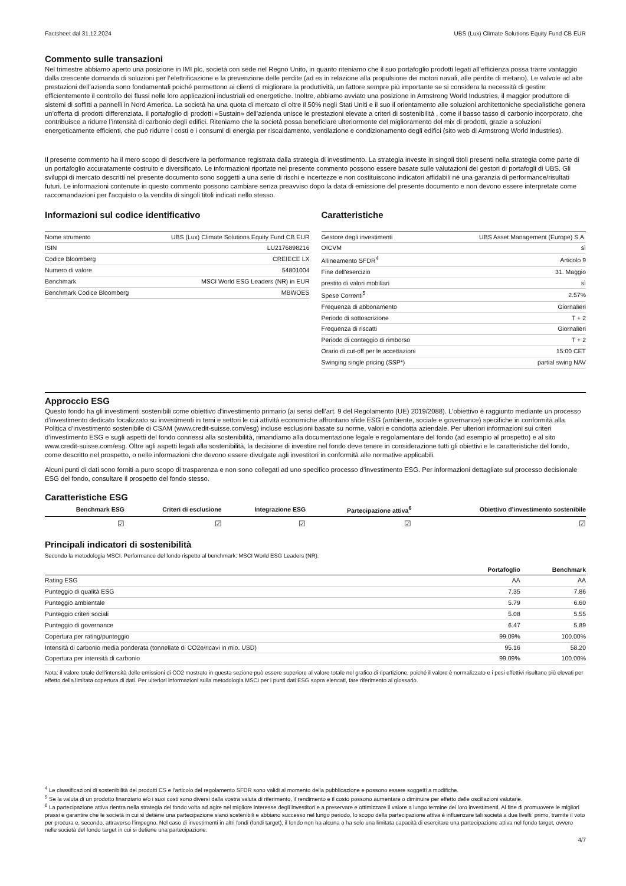Factsheet dal 31.12.2024 UBS (Lux) Climate Solutions Equity Fund CB EUR
Commento sulle transazioni
Nel trimestre abbiamo aperto una posizione in IMI plc, società con sede nel Regno Unito, in quanto riteniamo che il suo portafoglio prodotti legati all’efficienza possa trarre vantaggio dalla crescente domanda di soluzioni per l’elettrificazione e la prevenzione delle perdite (ad es in relazione alla propulsione dei motori navali, alle perdite di metano). Le valvole ad alte prestazioni dell’azienda sono fondamentali poiché permettono ai clienti di migliorare la produttività, un fattore sempre più importante se si considera la necessità di gestire efficientemente il controllo dei flussi nelle loro applicazioni industriali ed energetiche. Inoltre, abbiamo avviato una posizione in Armstrong World Industries, il maggior produttore di sistemi di soffitti a pannelli in Nord America. La società ha una quota di mercato di oltre il 50% negli Stati Uniti e il suo il orientamento alle soluzioni architettoniche specialistiche genera un’offerta di prodotti differenziata. Il portafoglio di prodotti «Sustain» dell’azienda unisce le prestazioni elevate a criteri di sostenibilità , come il basso tasso di carbonio incorporato, che contribuisce a ridurre l’intensità di carbonio degli edifici. Riteniamo che la società possa beneficiare ulteriormente del miglioramento del mix di prodotti, grazie a soluzioni energeticamente efficienti, che può ridurre i costi e i consumi di energia per riscaldamento, ventilazione e condizionamento degli edifici (sito web di Armstrong World Industries).
Il presente commento ha il mero scopo di descrivere la performance registrata dalla strategia di investimento. La strategia investe in singoli titoli presenti nella strategia come parte di un portafoglio accuratamente costruito e diversificato. Le informazioni riportate nel presente commento possono essere basate sulle valutazioni dei gestori di portafogli di UBS. Gli sviluppi di mercato descritti nel presente documento sono soggetti a una serie di rischi e incertezze e non costituiscono indicatori affidabili né una garanzia di performance/risultati futuri. Le informazioni contenute in questo commento possono cambiare senza preavviso dopo la data di emissione del presente documento e non devono essere interpretate come raccomandazioni per l'acquisto o la vendita di singoli titoli indicati nello stesso.
Informazioni sul codice identificativo
| Nome strumento | UBS (Lux) Climate Solutions Equity Fund CB EUR |
| ISIN | LU2176898216 |
| Codice Bloomberg | CREIECE LX |
| Numero di valore | 54801004 |
| Benchmark | MSCI World ESG Leaders (NR) in EUR |
| Benchmark Codice Bloomberg | MBWOES |
Caratteristiche
| Gestore degli investimenti | UBS Asset Management (Europe) S.A. |
| OICVM | sì |
| Allineamento SFDR<sup>4</sup> | Articolo 9 |
| Fine dell'esercizio | 31. Maggio |
| prestito di valori mobiliari | sì |
| Spese Correnti<sup>5</sup> | 2.57% |
| Frequenza di abbonamento | Giornalieri |
| Periodo di sottoscrizione | T + 2 |
| Frequenza di riscatti | Giornalieri |
| Periodo di conteggio di rimborso | T + 2 |
| Orario di cut-off per le accettazioni | 15:00 CET |
| Swinging single pricing (SSP*) | partial swing NAV |
Approccio ESG
Questo fondo ha gli investimenti sostenibili come obiettivo d'investimento primario (ai sensi dell’art. 9 del Regolamento (UE) 2019/2088). L'obiettivo è raggiunto mediante un processo d’investimento dedicato focalizzato su investimenti in temi e settori le cui attività economiche affrontano sfide ESG (ambiente, sociale e governance) specifiche in conformità alla Politica d’investimento sostenibile di CSAM (www.credit-suisse.com/esg) incluse esclusioni basate su norme, valori e condotta aziendale. Per ulteriori informazioni sui criteri d’investimento ESG e sugli aspetti del fondo connessi alla sostenibilità, rimandiamo alla documentazione legale e regolamentare del fondo (ad esempio al prospetto) e al sito www.credit-suisse.com/esg. Oltre agli aspetti legati alla sostenibilità, la decisione di investire nel fondo deve tenere in considerazione tutti gli obiettivi e le caratteristiche del fondo, come descritto nel prospetto, o nelle informazioni che devono essere divulgate agli investitori in conformità alle normative applicabili.
Alcuni punti di dati sono forniti a puro scopo di trasparenza e non sono collegati ad uno specifico processo d’investimento ESG. Per informazioni dettagliate sul processo decisionale ESG del fondo, consultare il prospetto del fondo stesso.
Caratteristiche ESG
| Benchmark ESG | Criteri di esclusione | Integrazione ESG | Partecipazione attiva<sup>6</sup> | Obiettivo d’investimento sostenibile |
| --- | --- | --- | --- | --- |
| ☑ | ☑ | ☑ | ☑ | ☑ |
Principali indicatori di sostenibilità
Secondo la metodologia MSCI. Performance del fondo rispetto al benchmark: MSCI World ESG Leaders (NR).
| | Portafoglio | Benchmark |
| --- | --- | --- |
| Rating ESG | AA | AA |
| Punteggio di qualità ESG | 7.35 | 7.86 |
| Punteggio ambientale | 5.79 | 6.60 |
| Punteggio criteri sociali | 5.08 | 5.55 |
| Punteggio di governance | 6.47 | 5.89 |
| Copertura per rating/punteggio | 99.09% | 100.00% |
| Intensità di carbonio media ponderata (tonnellate di CO2e/ricavi in mio. USD) | 95.16 | 58.20 |
| Copertura per intensità di carbonio | 99.09% | 100.00% |
Nota: il valore totale dell'intensità delle emissioni di CO2 mostrato in questa sezione può essere superiore al valore totale nel grafico di ripartizione, poiché il valore è normalizzato e i pesi effettivi risultano più elevati per effetto della limitata copertura di dati. Per ulteriori informazioni sulla metodologia MSCI per i punti dati ESG sopra elencati, fare riferimento al glossario.
<sup>4</sup> Le classificazioni di sostenibilità dei prodotti CS e l'articolo del regolamento SFDR sono validi al momento della pubblicazione e possono essere soggetti a modifiche.
<sup>5</sup> Se la valuta di un prodotto finanziario e/o i suoi costi sono diversi dalla vostra valuta di riferimento, il rendimento e il costo possono aumentare o diminuire per effetto delle oscillazioni valutarie.
<sup>6</sup> La partecipazione attiva rientra nella strategia del fondo volta ad agire nel migliore interesse degli investitori e a preservare e ottimizzare il valore a lungo termine dei loro investimenti. Al fine di promuovere le migliori prassi e garantire che le società in cui si detiene una partecipazione siano sostenibili e abbiano successo nel lungo periodo, lo scopo della partecipazione attiva è influenzare tali società a due livelli: primo, tramite il voto per procura e, secondo, attraverso l’impegno. Nel caso di investimenti in altri fondi (fondi target), il fondo non ha alcuna o ha solo una limitata capacità di esercitare una partecipazione attiva nel fondo target, ovvero nelle società del fondo target in cui si detiene una partecipazione.
4/7